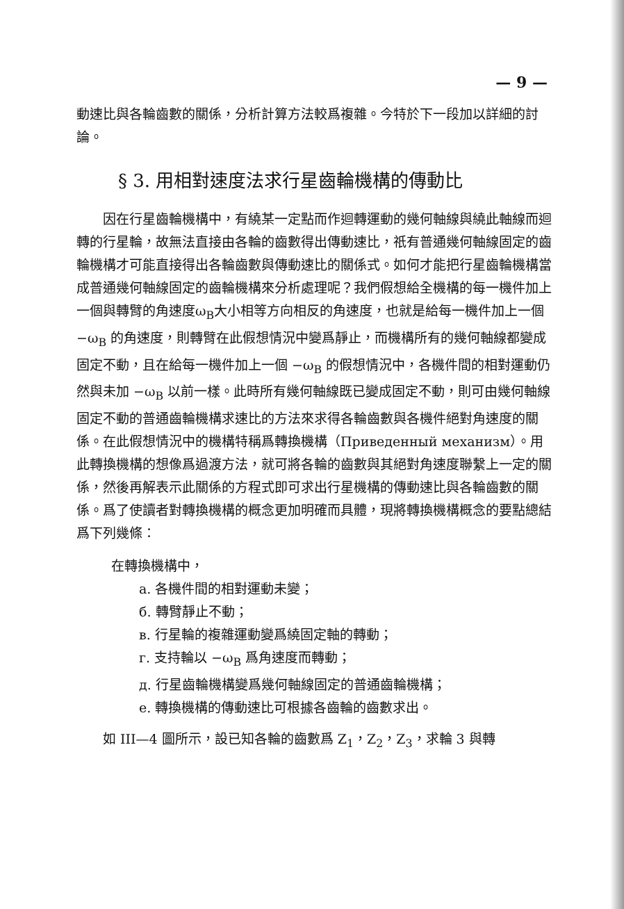— 9 —
動速比與各輪齒數的關係，分析計算方法較爲複雜。今特於下一段加以詳細的討論。
§ 3. 用相對速度法求行星齒輪機構的傳動比
因在行星齒輪機構中，有繞某一定點而作迴轉運動的幾何軸線與繞此軸線而迴轉的行星輪，故無法直接由各輪的齒數得出傳動速比，祇有普通幾何軸線固定的齒輪機構才可能直接得出各輪齒數與傳動速比的關係式。如何才能把行星齒輪機構當成普通幾何軸線固定的齒輪機構來分析處理呢？我們假想給全機構的每一機件加上一個與轉臂的角速度ω<sub>B</sub>大小相等方向相反的角速度，也就是給每一機件加上一個 −ω<sub>B</sub> 的角速度，則轉臂在此假想情況中變爲靜止，而機構所有的幾何軸線都變成固定不動，且在給每一機件加上一個 −ω<sub>B</sub> 的假想情況中，各機件間的相對運動仍然與未加 −ω<sub>B</sub> 以前一樣。此時所有幾何軸線既已變成固定不動，則可由幾何軸線固定不動的普通齒輪機構求速比的方法來求得各輪齒數與各機件絕對角速度的關係。在此假想情況中的機構特稱爲轉換機構（Приведенный механизм）。用此轉換機構的想像爲過渡方法，就可將各輪的齒數與其絕對角速度聯繫上一定的關係，然後再解表示此關係的方程式即可求出行星機構的傳動速比與各輪齒數的關係。爲了使讀者對轉換機構的概念更加明確而具體，現將轉換機構概念的要點總結爲下列幾條：
在轉換機構中，
a. 各機件間的相對運動未變；
б. 轉臂靜止不動；
в. 行星輪的複雜運動變爲繞固定軸的轉動；
г. 支持輪以 −ω<sub>B</sub> 爲角速度而轉動；
д. 行星齒輪機構變爲幾何軸線固定的普通齒輪機構；
e. 轉換機構的傳動速比可根據各齒輪的齒數求出。
如 III—4 圖所示，設已知各輪的齒數爲 Z<sub>1</sub>，Z<sub>2</sub>，Z<sub>3</sub>，求輪 3 與轉